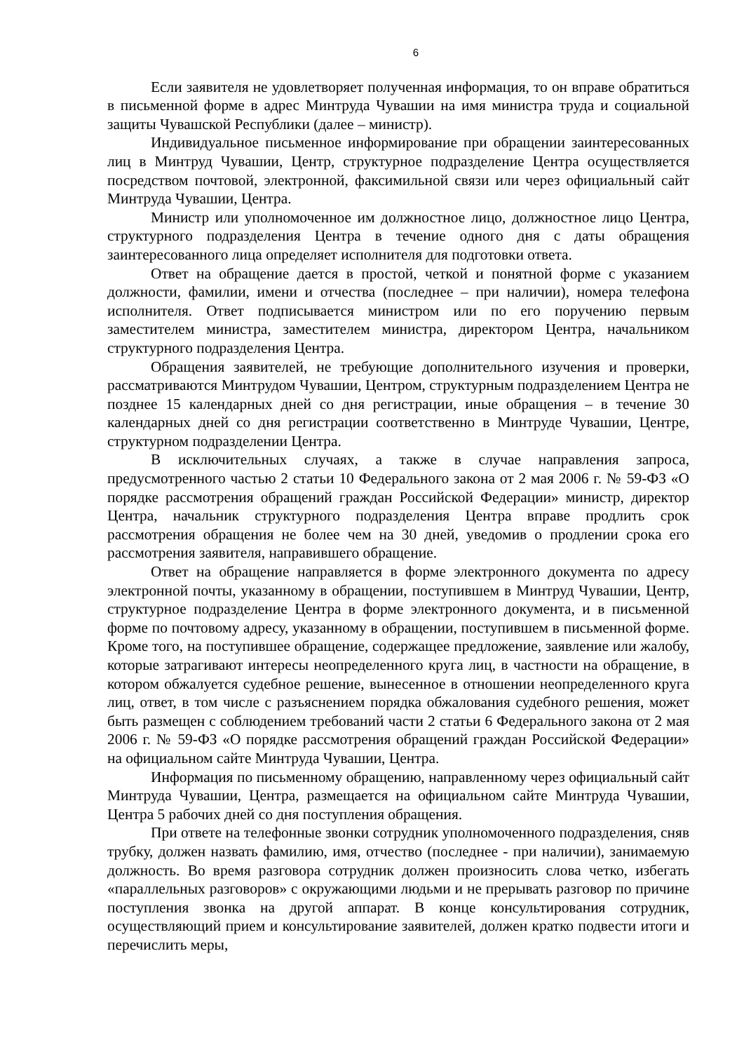6
Если заявителя не удовлетворяет полученная информация, то он вправе обратиться в письменной форме в адрес Минтруда Чувашии на имя министра труда и социальной защиты Чувашской Республики (далее – министр).
Индивидуальное письменное информирование при обращении заинтересованных лиц в Минтруд Чувашии, Центр, структурное подразделение Центра осуществляется посредством почтовой, электронной, факсимильной связи или через официальный сайт Минтруда Чувашии, Центра.
Министр или уполномоченное им должностное лицо, должностное лицо Центра, структурного подразделения Центра в течение одного дня с даты обращения заинтересованного лица определяет исполнителя для подготовки ответа.
Ответ на обращение дается в простой, четкой и понятной форме с указанием должности, фамилии, имени и отчества (последнее – при наличии), номера телефона исполнителя. Ответ подписывается министром или по его поручению первым заместителем министра, заместителем министра, директором Центра, начальником структурного подразделения Центра.
Обращения заявителей, не требующие дополнительного изучения и проверки, рассматриваются Минтрудом Чувашии, Центром, структурным подразделением Центра не позднее 15 календарных дней со дня регистрации, иные обращения – в течение 30 календарных дней со дня регистрации соответственно в Минтруде Чувашии, Центре, структурном подразделении Центра.
В исключительных случаях, а также в случае направления запроса, предусмотренного частью 2 статьи 10 Федерального закона от 2 мая 2006 г. № 59-ФЗ «О порядке рассмотрения обращений граждан Российской Федерации» министр, директор Центра, начальник структурного подразделения Центра вправе продлить срок рассмотрения обращения не более чем на 30 дней, уведомив о продлении срока его рассмотрения заявителя, направившего обращение.
Ответ на обращение направляется в форме электронного документа по адресу электронной почты, указанному в обращении, поступившем в Минтруд Чувашии, Центр, структурное подразделение Центра в форме электронного документа, и в письменной форме по почтовому адресу, указанному в обращении, поступившем в письменной форме. Кроме того, на поступившее обращение, содержащее предложение, заявление или жалобу, которые затрагивают интересы неопределенного круга лиц, в частности на обращение, в котором обжалуется судебное решение, вынесенное в отношении неопределенного круга лиц, ответ, в том числе с разъяснением порядка обжалования судебного решения, может быть размещен с соблюдением требований части 2 статьи 6 Федерального закона от 2 мая 2006 г. № 59-ФЗ «О порядке рассмотрения обращений граждан Российской Федерации» на официальном сайте Минтруда Чувашии, Центра.
Информация по письменному обращению, направленному через официальный сайт Минтруда Чувашии, Центра, размещается на официальном сайте Минтруда Чувашии, Центра 5 рабочих дней со дня поступления обращения.
При ответе на телефонные звонки сотрудник уполномоченного подразделения, сняв трубку, должен назвать фамилию, имя, отчество (последнее - при наличии), занимаемую должность. Во время разговора сотрудник должен произносить слова четко, избегать «параллельных разговоров» с окружающими людьми и не прерывать разговор по причине поступления звонка на другой аппарат. В конце консультирования сотрудник, осуществляющий прием и консультирование заявителей, должен кратко подвести итоги и перечислить меры,